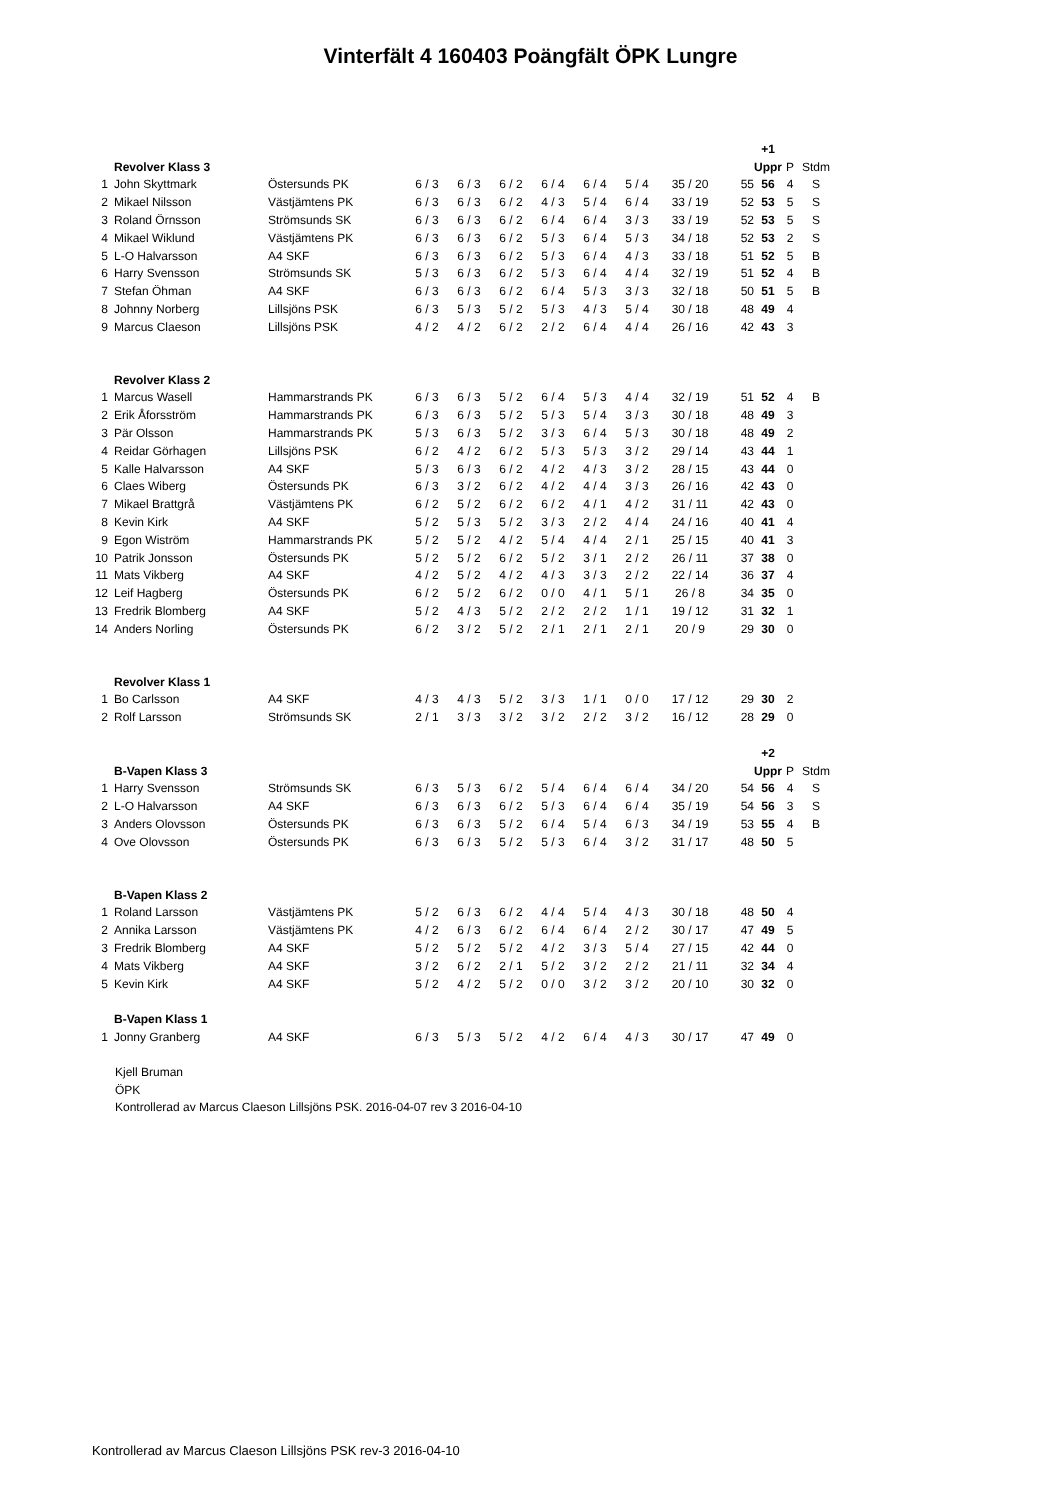Vinterfält 4 160403 Poängfält ÖPK Lungre
| | | | | | | | | | | | +1 | | |
| | Revolver Klass 3 | | | | | | | | | | Uppr | P | Stdm |
| 1 | John Skyttmark | Östersunds PK | 6 / 3 | 6 / 3 | 6 / 2 | 6 / 4 | 6 / 4 | 5 / 4 | 35 / 20 | 55 | 56 | 4 | S |
| 2 | Mikael Nilsson | Västjämtens PK | 6 / 3 | 6 / 3 | 6 / 2 | 4 / 3 | 5 / 4 | 6 / 4 | 33 / 19 | 52 | 53 | 5 | S |
| 3 | Roland Örnsson | Strömsunds SK | 6 / 3 | 6 / 3 | 6 / 2 | 6 / 4 | 6 / 4 | 3 / 3 | 33 / 19 | 52 | 53 | 5 | S |
| 4 | Mikael Wiklund | Västjämtens PK | 6 / 3 | 6 / 3 | 6 / 2 | 5 / 3 | 6 / 4 | 5 / 3 | 34 / 18 | 52 | 53 | 2 | S |
| 5 | L-O Halvarsson | A4 SKF | 6 / 3 | 6 / 3 | 6 / 2 | 5 / 3 | 6 / 4 | 4 / 3 | 33 / 18 | 51 | 52 | 5 | B |
| 6 | Harry Svensson | Strömsunds SK | 5 / 3 | 6 / 3 | 6 / 2 | 5 / 3 | 6 / 4 | 4 / 4 | 32 / 19 | 51 | 52 | 4 | B |
| 7 | Stefan Öhman | A4 SKF | 6 / 3 | 6 / 3 | 6 / 2 | 6 / 4 | 5 / 3 | 3 / 3 | 32 / 18 | 50 | 51 | 5 | B |
| 8 | Johnny Norberg | Lillsjöns PSK | 6 / 3 | 5 / 3 | 5 / 2 | 5 / 3 | 4 / 3 | 5 / 4 | 30 / 18 | 48 | 49 | 4 | |
| 9 | Marcus Claeson | Lillsjöns PSK | 4 / 2 | 4 / 2 | 6 / 2 | 2 / 2 | 6 / 4 | 4 / 4 | 26 / 16 | 42 | 43 | 3 | |
| | Revolver Klass 2 | | | | | | | | | | | | |
| 1 | Marcus Wasell | Hammarstrands PK | 6 / 3 | 6 / 3 | 5 / 2 | 6 / 4 | 5 / 3 | 4 / 4 | 32 / 19 | 51 | 52 | 4 | B |
| 2 | Erik Åforsström | Hammarstrands PK | 6 / 3 | 6 / 3 | 5 / 2 | 5 / 3 | 5 / 4 | 3 / 3 | 30 / 18 | 48 | 49 | 3 | |
| 3 | Pär Olsson | Hammarstrands PK | 5 / 3 | 6 / 3 | 5 / 2 | 3 / 3 | 6 / 4 | 5 / 3 | 30 / 18 | 48 | 49 | 2 | |
| 4 | Reidar Görhagen | Lillsjöns PSK | 6 / 2 | 4 / 2 | 6 / 2 | 5 / 3 | 5 / 3 | 3 / 2 | 29 / 14 | 43 | 44 | 1 | |
| 5 | Kalle Halvarsson | A4 SKF | 5 / 3 | 6 / 3 | 6 / 2 | 4 / 2 | 4 / 3 | 3 / 2 | 28 / 15 | 43 | 44 | 0 | |
| 6 | Claes Wiberg | Östersunds PK | 6 / 3 | 3 / 2 | 6 / 2 | 4 / 2 | 4 / 4 | 3 / 3 | 26 / 16 | 42 | 43 | 0 | |
| 7 | Mikael Brattgrå | Västjämtens PK | 6 / 2 | 5 / 2 | 6 / 2 | 6 / 2 | 4 / 1 | 4 / 2 | 31 / 11 | 42 | 43 | 0 | |
| 8 | Kevin Kirk | A4 SKF | 5 / 2 | 5 / 3 | 5 / 2 | 3 / 3 | 2 / 2 | 4 / 4 | 24 / 16 | 40 | 41 | 4 | |
| 9 | Egon Wiström | Hammarstrands PK | 5 / 2 | 5 / 2 | 4 / 2 | 5 / 4 | 4 / 4 | 2 / 1 | 25 / 15 | 40 | 41 | 3 | |
| 10 | Patrik Jonsson | Östersunds PK | 5 / 2 | 5 / 2 | 6 / 2 | 5 / 2 | 3 / 1 | 2 / 2 | 26 / 11 | 37 | 38 | 0 | |
| 11 | Mats Vikberg | A4 SKF | 4 / 2 | 5 / 2 | 4 / 2 | 4 / 3 | 3 / 3 | 2 / 2 | 22 / 14 | 36 | 37 | 4 | |
| 12 | Leif Hagberg | Östersunds PK | 6 / 2 | 5 / 2 | 6 / 2 | 0 / 0 | 4 / 1 | 5 / 1 | 26 / 8 | 34 | 35 | 0 | |
| 13 | Fredrik Blomberg | A4 SKF | 5 / 2 | 4 / 3 | 5 / 2 | 2 / 2 | 2 / 2 | 1 / 1 | 19 / 12 | 31 | 32 | 1 | |
| 14 | Anders Norling | Östersunds PK | 6 / 2 | 3 / 2 | 5 / 2 | 2 / 1 | 2 / 1 | 2 / 1 | 20 / 9 | 29 | 30 | 0 | |
| | Revolver Klass 1 | | | | | | | | | | | | |
| 1 | Bo Carlsson | A4 SKF | 4 / 3 | 4 / 3 | 5 / 2 | 3 / 3 | 1 / 1 | 0 / 0 | 17 / 12 | 29 | 30 | 2 | |
| 2 | Rolf Larsson | Strömsunds SK | 2 / 1 | 3 / 3 | 3 / 2 | 3 / 2 | 2 / 2 | 3 / 2 | 16 / 12 | 28 | 29 | 0 | |
| | | | | | | | | | | | +2 | | |
| | B-Vapen Klass 3 | | | | | | | | | | Uppr | P | Stdm |
| 1 | Harry Svensson | Strömsunds SK | 6 / 3 | 5 / 3 | 6 / 2 | 5 / 4 | 6 / 4 | 6 / 4 | 34 / 20 | 54 | 56 | 4 | S |
| 2 | L-O Halvarsson | A4 SKF | 6 / 3 | 6 / 3 | 6 / 2 | 5 / 3 | 6 / 4 | 6 / 4 | 35 / 19 | 54 | 56 | 3 | S |
| 3 | Anders Olovsson | Östersunds PK | 6 / 3 | 6 / 3 | 5 / 2 | 6 / 4 | 5 / 4 | 6 / 3 | 34 / 19 | 53 | 55 | 4 | B |
| 4 | Ove Olovsson | Östersunds PK | 6 / 3 | 6 / 3 | 5 / 2 | 5 / 3 | 6 / 4 | 3 / 2 | 31 / 17 | 48 | 50 | 5 | |
| | B-Vapen Klass 2 | | | | | | | | | | | | |
| 1 | Roland Larsson | Västjämtens PK | 5 / 2 | 6 / 3 | 6 / 2 | 4 / 4 | 5 / 4 | 4 / 3 | 30 / 18 | 48 | 50 | 4 | |
| 2 | Annika Larsson | Västjämtens PK | 4 / 2 | 6 / 3 | 6 / 2 | 6 / 4 | 6 / 4 | 2 / 2 | 30 / 17 | 47 | 49 | 5 | |
| 3 | Fredrik Blomberg | A4 SKF | 5 / 2 | 5 / 2 | 5 / 2 | 4 / 2 | 3 / 3 | 5 / 4 | 27 / 15 | 42 | 44 | 0 | |
| 4 | Mats Vikberg | A4 SKF | 3 / 2 | 6 / 2 | 2 / 1 | 5 / 2 | 3 / 2 | 2 / 2 | 21 / 11 | 32 | 34 | 4 | |
| 5 | Kevin Kirk | A4 SKF | 5 / 2 | 4 / 2 | 5 / 2 | 0 / 0 | 3 / 2 | 3 / 2 | 20 / 10 | 30 | 32 | 0 | |
| | B-Vapen Klass 1 | | | | | | | | | | | | |
| 1 | Jonny Granberg | A4 SKF | 6 / 3 | 5 / 3 | 5 / 2 | 4 / 2 | 6 / 4 | 4 / 3 | 30 / 17 | 47 | 49 | 0 | |
Kjell Bruman
ÖPK
Kontrollerad av Marcus Claeson Lillsjöns PSK. 2016-04-07 rev 3 2016-04-10
Kontrollerad av Marcus Claeson Lillsjöns PSK rev-3 2016-04-10